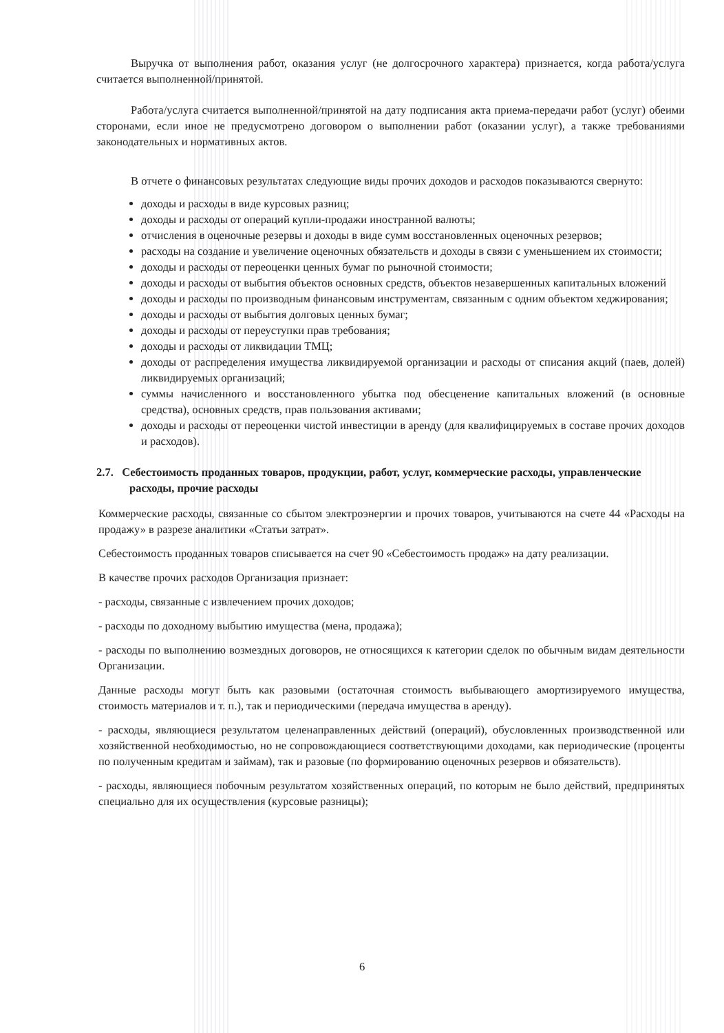Выручка от выполнения работ, оказания услуг (не долгосрочного характера) признается, когда работа/услуга считается выполненной/принятой.
Работа/услуга считается выполненной/принятой на дату подписания акта приема-передачи работ (услуг) обеими сторонами, если иное не предусмотрено договором о выполнении работ (оказании услуг), а также требованиями законодательных и нормативных актов.
В отчете о финансовых результатах следующие виды прочих доходов и расходов показываются свернуто:
доходы и расходы в виде курсовых разниц;
доходы и расходы от операций купли-продажи иностранной валюты;
отчисления в оценочные резервы и доходы в виде сумм восстановленных оценочных резервов;
расходы на создание и увеличение оценочных обязательств и доходы в связи с уменьшением их стоимости;
доходы и расходы от переоценки ценных бумаг по рыночной стоимости;
доходы и расходы от выбытия объектов основных средств, объектов незавершенных капитальных вложений
доходы и расходы по производным финансовым инструментам, связанным с одним объектом хеджирования;
доходы и расходы от выбытия долговых ценных бумаг;
доходы и расходы от переуступки прав требования;
доходы и расходы от ликвидации ТМЦ;
доходы от распределения имущества ликвидируемой организации и расходы от списания акций (паев, долей) ликвидируемых организаций;
суммы начисленного и восстановленного убытка под обесценение капитальных вложений (в основные средства), основных средств, прав пользования активами;
доходы и расходы от переоценки чистой инвестиции в аренду (для квалифицируемых в составе прочих доходов и расходов).
2.7. Себестоимость проданных товаров, продукции, работ, услуг, коммерческие расходы, управленческие расходы, прочие расходы
Коммерческие расходы, связанные со сбытом электроэнергии и прочих товаров, учитываются на счете 44 «Расходы на продажу» в разрезе аналитики «Статьи затрат».
Себестоимость проданных товаров списывается на счет 90 «Себестоимость продаж» на дату реализации.
В качестве прочих расходов Организация признает:
- расходы, связанные с извлечением прочих доходов;
- расходы по доходному выбытию имущества (мена, продажа);
- расходы по выполнению возмездных договоров, не относящихся к категории сделок по обычным видам деятельности Организации.
Данные расходы могут быть как разовыми (остаточная стоимость выбывающего амортизируемого имущества, стоимость материалов и т. п.), так и периодическими (передача имущества в аренду).
- расходы, являющиеся результатом целенаправленных действий (операций), обусловленных производственной или хозяйственной необходимостью, но не сопровождающиеся соответствующими доходами, как периодические (проценты по полученным кредитам и займам), так и разовые (по формированию оценочных резервов и обязательств).
- расходы, являющиеся побочным результатом хозяйственных операций, по которым не было действий, предпринятых специально для их осуществления (курсовые разницы);
6